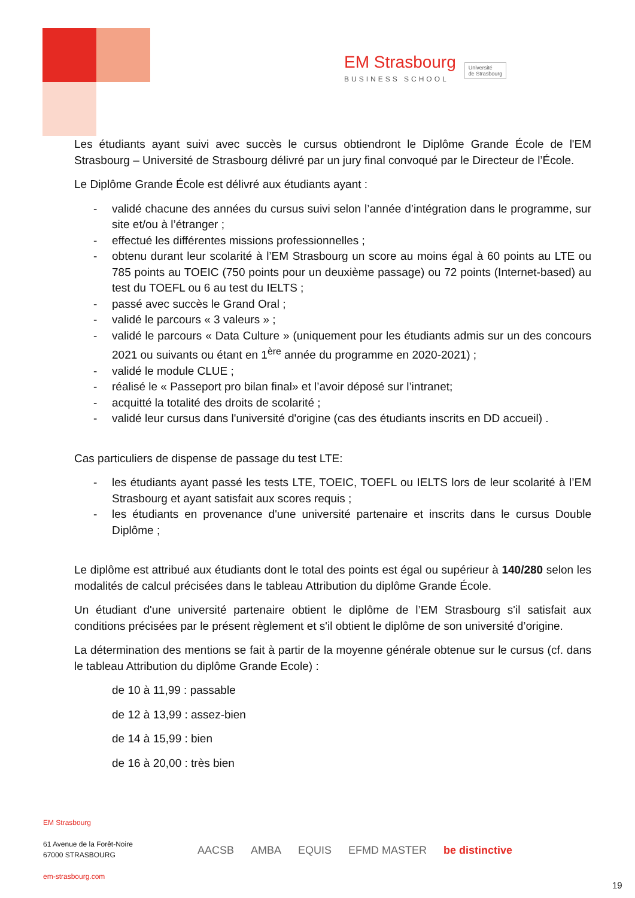EM Strasbourg
BUSINESS SCHOOL
Université
de Strasbourg
Les étudiants ayant suivi avec succès le cursus obtiendront le Diplôme Grande École de l'EM Strasbourg – Université de Strasbourg délivré par un jury final convoqué par le Directeur de l’École.
Le Diplôme Grande École est délivré aux étudiants ayant :
- validé chacune des années du cursus suivi selon l’année d’intégration dans le programme, sur site et/ou à l’étranger ;
- effectué les différentes missions professionnelles ;
- obtenu durant leur scolarité à l’EM Strasbourg un score au moins égal à 60 points au LTE ou 785 points au TOEIC (750 points pour un deuxième passage) ou 72 points (Internet-based) au test du TOEFL ou 6 au test du IELTS ;
- passé avec succès le Grand Oral ;
- validé le parcours « 3 valeurs » ;
- validé le parcours « Data Culture » (uniquement pour les étudiants admis sur un des concours 2021 ou suivants ou étant en 1<sup>ère</sup> année du programme en 2020-2021) ;
- validé le module CLUE ;
- réalisé le « Passeport pro bilan final» et l’avoir déposé sur l’intranet;
- acquitté la totalité des droits de scolarité ;
- validé leur cursus dans l'université d'origine (cas des étudiants inscrits en DD accueil) .
Cas particuliers de dispense de passage du test LTE:
- les étudiants ayant passé les tests LTE, TOEIC, TOEFL ou IELTS lors de leur scolarité à l’EM Strasbourg et ayant satisfait aux scores requis ;
- les étudiants en provenance d'une université partenaire et inscrits dans le cursus Double Diplôme ;
Le diplôme est attribué aux étudiants dont le total des points est égal ou supérieur à 140/280 selon les modalités de calcul précisées dans le tableau Attribution du diplôme Grande École.
Un étudiant d'une université partenaire obtient le diplôme de l’EM Strasbourg s'il satisfait aux conditions précisées par le présent règlement et s'il obtient le diplôme de son université d’origine.
La détermination des mentions se fait à partir de la moyenne générale obtenue sur le cursus (cf. dans le tableau Attribution du diplôme Grande Ecole) :
de 10 à 11,99 : passable
de 12 à 13,99 : assez-bien
de 14 à 15,99 : bien
de 16 à 20,00 : très bien
EM Strasbourg
61 Avenue de la Forêt-Noire
67000 STRASBOURG
em-strasbourg.com
AACSB AMBA EQUIS EFMD MASTER be distinctive
19